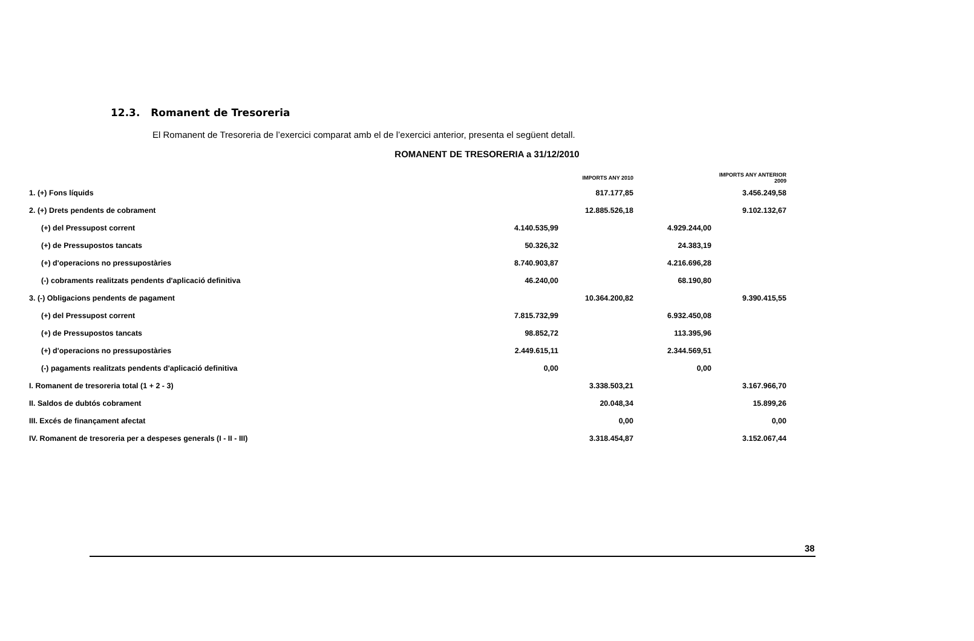12.3. Romanent de Tresoreria
El Romanent de Tresoreria de l’exercici comparat amb el de l’exercici anterior, presenta el següent detall.
ROMANENT DE TRESORERIA a 31/12/2010
| | | IMPORTS ANY 2010 | | IMPORTS ANY ANTERIOR 2009 |
| --- | --- | --- | --- | --- |
| 1. (+) Fons líquids | | 817.177,85 | | 3.456.249,58 |
| 2. (+) Drets pendents de cobrament | | 12.885.526,18 | | 9.102.132,67 |
| (+) del Pressupost corrent | 4.140.535,99 | | 4.929.244,00 | |
| (+) de Pressupostos tancats | 50.326,32 | | 24.383,19 | |
| (+) d'operacions no pressupostàries | 8.740.903,87 | | 4.216.696,28 | |
| (-) cobraments realitzats pendents d'aplicació definitiva | 46.240,00 | | 68.190,80 | |
| 3. (-) Obligacions pendents de pagament | | 10.364.200,82 | | 9.390.415,55 |
| (+) del Pressupost corrent | 7.815.732,99 | | 6.932.450,08 | |
| (+) de Pressupostos tancats | 98.852,72 | | 113.395,96 | |
| (+) d'operacions no pressupostàries | 2.449.615,11 | | 2.344.569,51 | |
| (-) pagaments realitzats pendents d'aplicació definitiva | 0,00 | | 0,00 | |
| I. Romanent de tresoreria total (1 + 2 - 3) | | 3.338.503,21 | | 3.167.966,70 |
| II. Saldos de dubtós cobrament | | 20.048,34 | | 15.899,26 |
| III. Excés de finançament afectat | | 0,00 | | 0,00 |
| IV. Romanent de tresoreria per a despeses generals (I - II - III) | | 3.318.454,87 | | 3.152.067,44 |
38